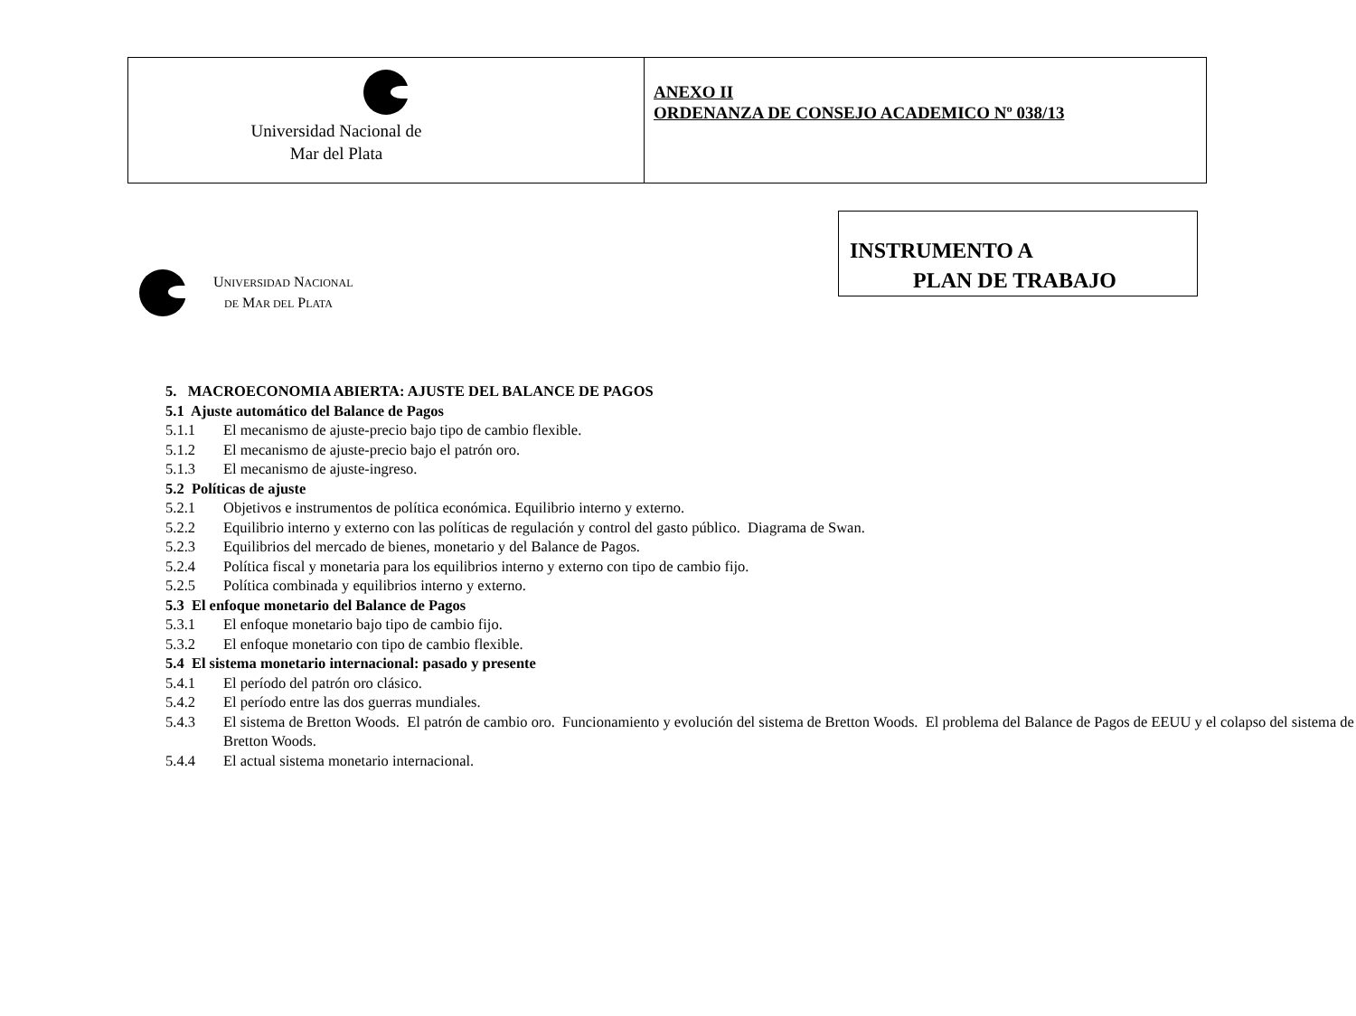| Universidad Nacional de Mar del Plata | ANEXO II ORDENANZA DE CONSEJO ACADEMICO Nº 038/13 |
INSTRUMENTO A
PLAN DE TRABAJO
UNIVERSIDAD NACIONAL
DE MAR DEL PLATA
5. MACROECONOMIA ABIERTA: AJUSTE DEL BALANCE DE PAGOS
5.1 Ajuste automático del Balance de Pagos
5.1.1 El mecanismo de ajuste-precio bajo tipo de cambio flexible.
5.1.2 El mecanismo de ajuste-precio bajo el patrón oro.
5.1.3 El mecanismo de ajuste-ingreso.
5.2 Políticas de ajuste
5.2.1 Objetivos e instrumentos de política económica. Equilibrio interno y externo.
5.2.2 Equilibrio interno y externo con las políticas de regulación y control del gasto público. Diagrama de Swan.
5.2.3 Equilibrios del mercado de bienes, monetario y del Balance de Pagos.
5.2.4 Política fiscal y monetaria para los equilibrios interno y externo con tipo de cambio fijo.
5.2.5 Política combinada y equilibrios interno y externo.
5.3 El enfoque monetario del Balance de Pagos
5.3.1 El enfoque monetario bajo tipo de cambio fijo.
5.3.2 El enfoque monetario con tipo de cambio flexible.
5.4 El sistema monetario internacional: pasado y presente
5.4.1 El período del patrón oro clásico.
5.4.2 El período entre las dos guerras mundiales.
5.4.3 El sistema de Bretton Woods. El patrón de cambio oro. Funcionamiento y evolución del sistema de Bretton Woods. El problema del Balance de Pagos de EEUU y el colapso del sistema de Bretton Woods.
5.4.4 El actual sistema monetario internacional.